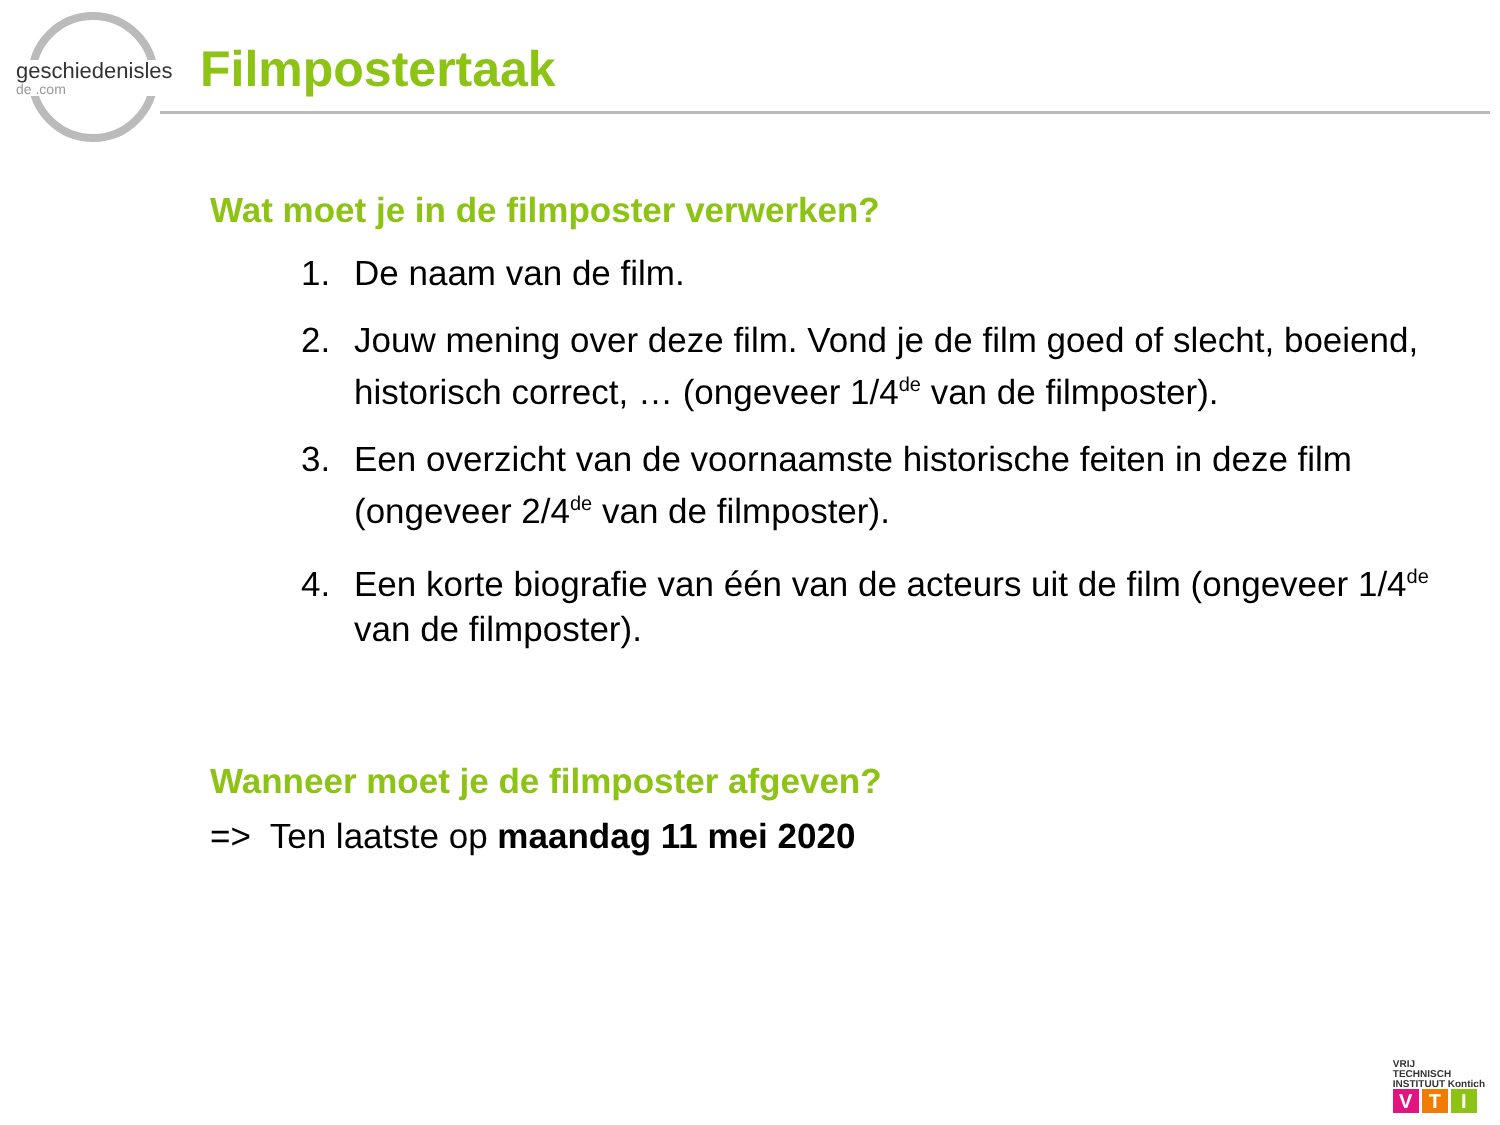geschiedenisles
de .com
Filmpostertaak
Wat moet je in de filmposter verwerken?
1. De naam van de film.
2. Jouw mening over deze film. Vond je de film goed of slecht, boeiend, historisch correct, … (ongeveer 1/4<sup>de</sup> van de filmposter).
3. Een overzicht van de voornaamste historische feiten in deze film (ongeveer 2/4<sup>de</sup> van de filmposter).
4. Een korte biografie van één van de acteurs uit de film (ongeveer 1/4<sup>de</sup> van de filmposter).
Wanneer moet je de filmposter afgeven?
=> Ten laatste op maandag 11 mei 2020
VRIJ
TECHNISCH
INSTITUUT Kontich
V T I